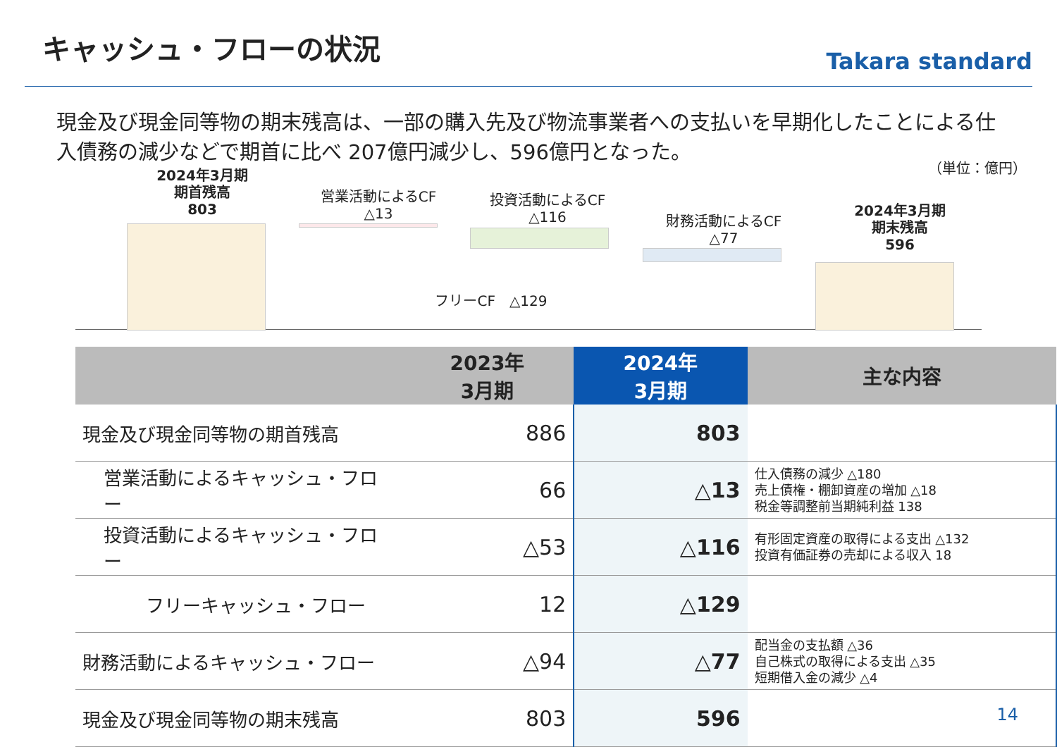キャッシュ・フローの状況
Takara standard
現金及び現金同等物の期末残高は、一部の購入先及び物流事業者への支払いを早期化したことによる仕入債務の減少などで期首に比べ 207億円減少し、596億円となった。
2024年3月期
期首残高
803
営業活動によるCF
△13
投資活動によるCF
△116
フリーCF　△129
財務活動によるCF
△77
2024年3月期
期末残高
596
（単位：億円）
| | 2023年 3月期 | 2024年 3月期 | 主な内容 |
| --- | --- | --- | --- |
| 現金及び現金同等物の期首残高 | 886 | 803 | |
| 営業活動によるキャッシュ・フロー | 66 | △13 | 仕入債務の減少 △180 売上債権・棚卸資産の増加 △18 税金等調整前当期純利益 138 |
| 投資活動によるキャッシュ・フロー | △53 | △116 | 有形固定資産の取得による支出 △132 投資有価証券の売却による収入 18 |
| フリーキャッシュ・フロー | 12 | △129 | |
| 財務活動によるキャッシュ・フロー | △94 | △77 | 配当金の支払額 △36 自己株式の取得による支出 △35 短期借入金の減少 △4 |
| 現金及び現金同等物の期末残高 | 803 | 596 | |
14